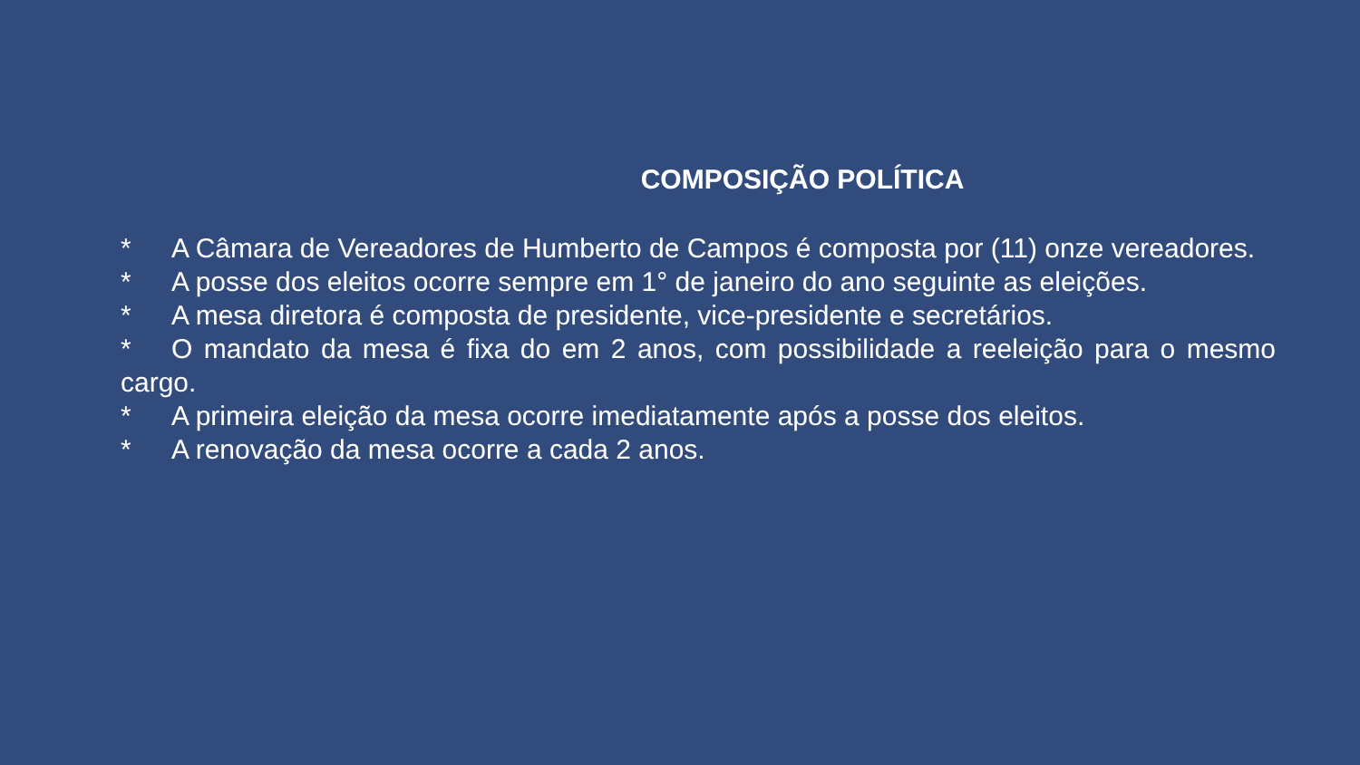COMPOSIÇÃO POLÍTICA
* A Câmara de Vereadores de Humberto de Campos é composta por (11) onze vereadores.
* A posse dos eleitos ocorre sempre em 1° de janeiro do ano seguinte as eleições.
* A mesa diretora é composta de presidente, vice-presidente e secretários.
* O mandato da mesa é fixa do em 2 anos, com possibilidade a reeleição para o mesmo cargo.
* A primeira eleição da mesa ocorre imediatamente após a posse dos eleitos.
* A renovação da mesa ocorre a cada 2 anos.